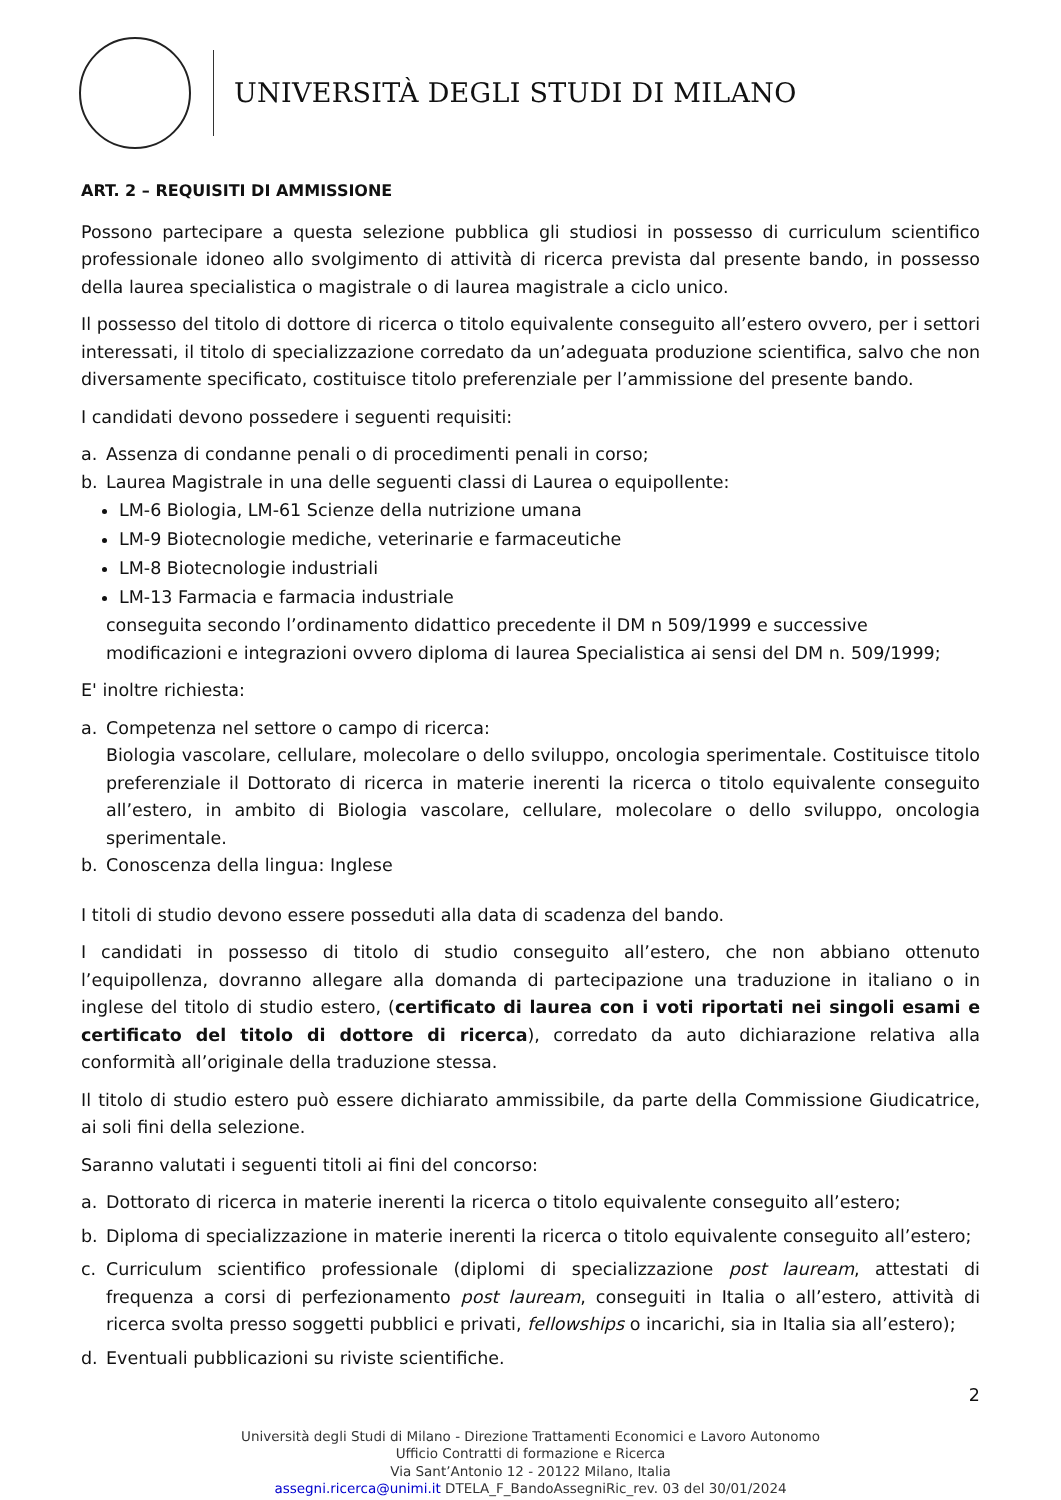UNIVERSITÀ DEGLI STUDI DI MILANO
ART. 2 – REQUISITI DI AMMISSIONE
Possono partecipare a questa selezione pubblica gli studiosi in possesso di curriculum scientifico professionale idoneo allo svolgimento di attività di ricerca prevista dal presente bando, in possesso della laurea specialistica o magistrale o di laurea magistrale a ciclo unico.
Il possesso del titolo di dottore di ricerca o titolo equivalente conseguito all’estero ovvero, per i settori interessati, il titolo di specializzazione corredato da un’adeguata produzione scientifica, salvo che non diversamente specificato, costituisce titolo preferenziale per l’ammissione del presente bando.
I candidati devono possedere i seguenti requisiti:
a. Assenza di condanne penali o di procedimenti penali in corso;
b. Laurea Magistrale in una delle seguenti classi di Laurea o equipollente:
LM-6 Biologia, LM-61 Scienze della nutrizione umana
LM-9 Biotecnologie mediche, veterinarie e farmaceutiche
LM-8 Biotecnologie industriali
LM-13 Farmacia e farmacia industriale
conseguita secondo l’ordinamento didattico precedente il DM n 509/1999 e successive modificazioni e integrazioni ovvero diploma di laurea Specialistica ai sensi del DM n. 509/1999;
E' inoltre richiesta:
a. Competenza nel settore o campo di ricerca:
Biologia vascolare, cellulare, molecolare o dello sviluppo, oncologia sperimentale. Costituisce titolo preferenziale il Dottorato di ricerca in materie inerenti la ricerca o titolo equivalente conseguito all’estero, in ambito di Biologia vascolare, cellulare, molecolare o dello sviluppo, oncologia sperimentale.
b. Conoscenza della lingua: Inglese
I titoli di studio devono essere posseduti alla data di scadenza del bando.
I candidati in possesso di titolo di studio conseguito all’estero, che non abbiano ottenuto l’equipollenza, dovranno allegare alla domanda di partecipazione una traduzione in italiano o in inglese del titolo di studio estero, (certificato di laurea con i voti riportati nei singoli esami e certificato del titolo di dottore di ricerca), corredato da auto dichiarazione relativa alla conformità all’originale della traduzione stessa.
Il titolo di studio estero può essere dichiarato ammissibile, da parte della Commissione Giudicatrice, ai soli fini della selezione.
Saranno valutati i seguenti titoli ai fini del concorso:
a. Dottorato di ricerca in materie inerenti la ricerca o titolo equivalente conseguito all’estero;
b. Diploma di specializzazione in materie inerenti la ricerca o titolo equivalente conseguito all’estero;
c. Curriculum scientifico professionale (diplomi di specializzazione post lauream, attestati di frequenza a corsi di perfezionamento post lauream, conseguiti in Italia o all’estero, attività di ricerca svolta presso soggetti pubblici e privati, fellowships o incarichi, sia in Italia sia all’estero);
d. Eventuali pubblicazioni su riviste scientifiche.
2
Università degli Studi di Milano - Direzione Trattamenti Economici e Lavoro Autonomo
Ufficio Contratti di formazione e Ricerca
Via Sant’Antonio 12 - 20122 Milano, Italia
assegni.ricerca@unimi.it DTELA_F_BandoAssegniRic_rev. 03 del 30/01/2024